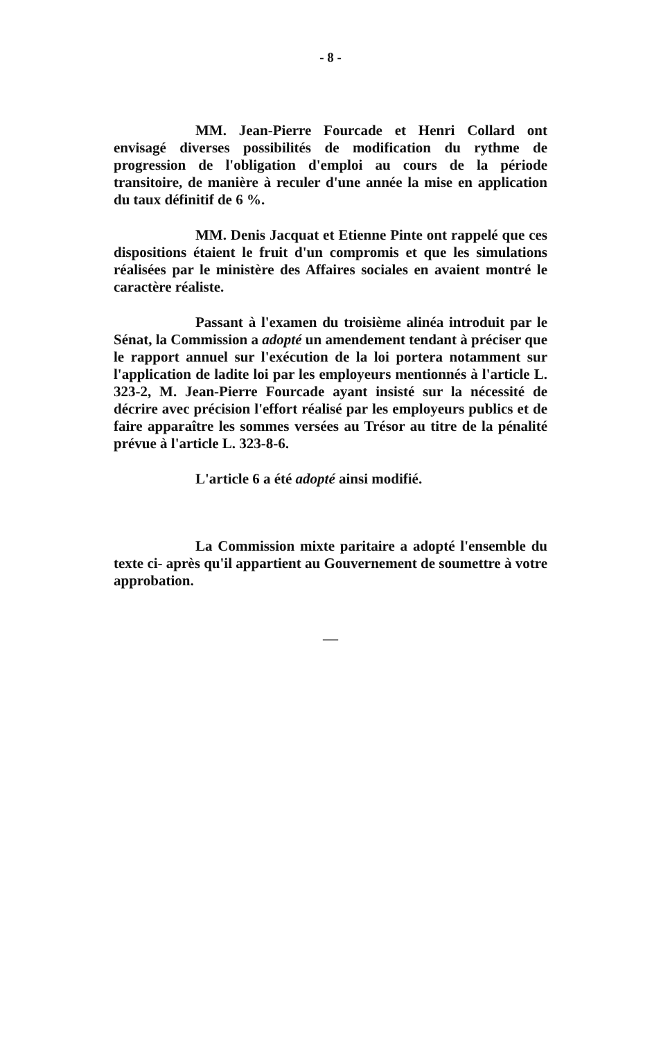- 8 -
MM. Jean-Pierre Fourcade et Henri Collard ont envisagé diverses possibilités de modification du rythme de progression de l'obligation d'emploi au cours de la période transitoire, de manière à reculer d'une année la mise en application du taux définitif de 6 %.
MM. Denis Jacquat et Etienne Pinte ont rappelé que ces dispositions étaient le fruit d'un compromis et que les simulations réalisées par le ministère des Affaires sociales en avaient montré le caractère réaliste.
Passant à l'examen du troisième alinéa introduit par le Sénat, la Commission a adopté un amendement tendant à préciser que le rapport annuel sur l'exécution de la loi portera notamment sur l'application de ladite loi par les employeurs mentionnés à l'article L. 323-2, M. Jean-Pierre Fourcade ayant insisté sur la nécessité de décrire avec précision l'effort réalisé par les employeurs publics et de faire apparaître les sommes versées au Trésor au titre de la pénalité prévue à l'article L. 323-8-6.
L'article 6 a été adopté ainsi modifié.
La Commission mixte paritaire a adopté l'ensemble du texte ci- après qu'il appartient au Gouvernement de soumettre à votre approbation.
—